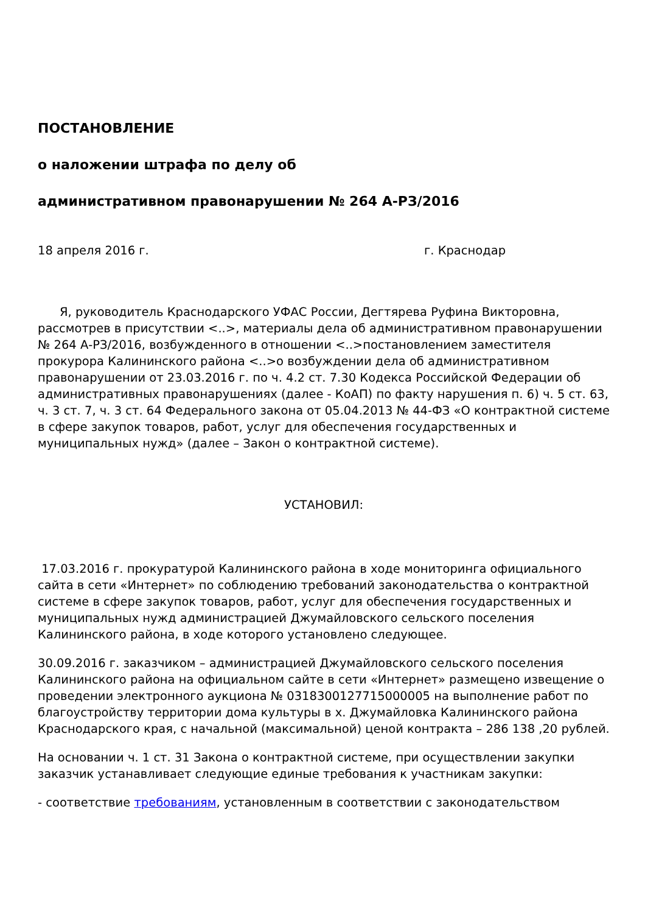ПОСТАНОВЛЕНИЕ
о наложении штрафа по делу об
административном правонарушении № 264 А-РЗ/2016
18 апреля 2016 г. г. Краснодар
Я, руководитель Краснодарского УФАС России, Дегтярева Руфина Викторовна, рассмотрев в присутствии <..>, материалы дела об административном правонарушении № 264 А-РЗ/2016, возбужденного в отношении <..>постановлением заместителя прокурора Калининского района <..>о возбуждении дела об административном правонарушении от 23.03.2016 г. по ч. 4.2 ст. 7.30 Кодекса Российской Федерации об административных правонарушениях (далее - КоАП) по факту нарушения п. 6) ч. 5 ст. 63, ч. 3 ст. 7, ч. 3 ст. 64 Федерального закона от 05.04.2013 № 44-ФЗ «О контрактной системе в сфере закупок товаров, работ, услуг для обеспечения государственных и муниципальных нужд» (далее – Закон о контрактной системе).
УСТАНОВИЛ:
17.03.2016 г. прокуратурой Калининского района в ходе мониторинга официального сайта в сети «Интернет» по соблюдению требований законодательства о контрактной системе в сфере закупок товаров, работ, услуг для обеспечения государственных и муниципальных нужд администрацией Джумайловского сельского поселения Калининского района, в ходе которого установлено следующее.
30.09.2016 г. заказчиком – администрацией Джумайловского сельского поселения Калининского района на официальном сайте в сети «Интернет» размещено извещение о проведении электронного аукциона № 0318300127715000005 на выполнение работ по благоустройству территории дома культуры в х. Джумайловка Калининского района Краснодарского края, с начальной (максимальной) ценой контракта – 286 138 ,20 рублей.
На основании ч. 1 ст. 31 Закона о контрактной системе, при осуществлении закупки заказчик устанавливает следующие единые требования к участникам закупки:
- соответствие требованиям, установленным в соответствии с законодательством